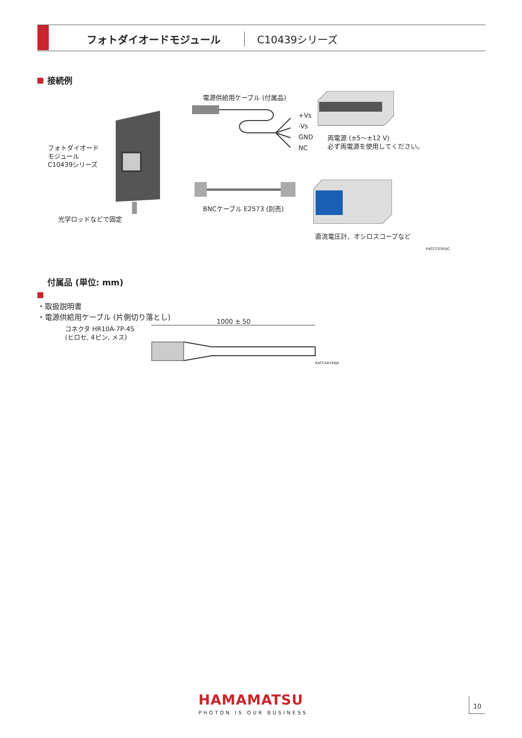フォトダイオードモジュール C10439シリーズ
接続例
フォトダイオード
モジュール
C10439シリーズ
光学ロッドなどで固定
電源供給用ケーブル (付属品)
+Vs
-Vs
GND
NC
両電源 (±5～±12 V)
必ず両電源を使用してください。
BNCケーブル E2573 (別売)
直流電圧計、オシロスコープなど
KACCC0365JC
付属品 (単位: mm)
・取扱説明書
・電源供給用ケーブル (片側切り落とし)
1000 ± 50
コネクタ HR10A-7P-4S
(ヒロセ, 4ピン, メス)
KACCA0194JA
HAMAMATSU
PHOTON IS OUR BUSINESS
10